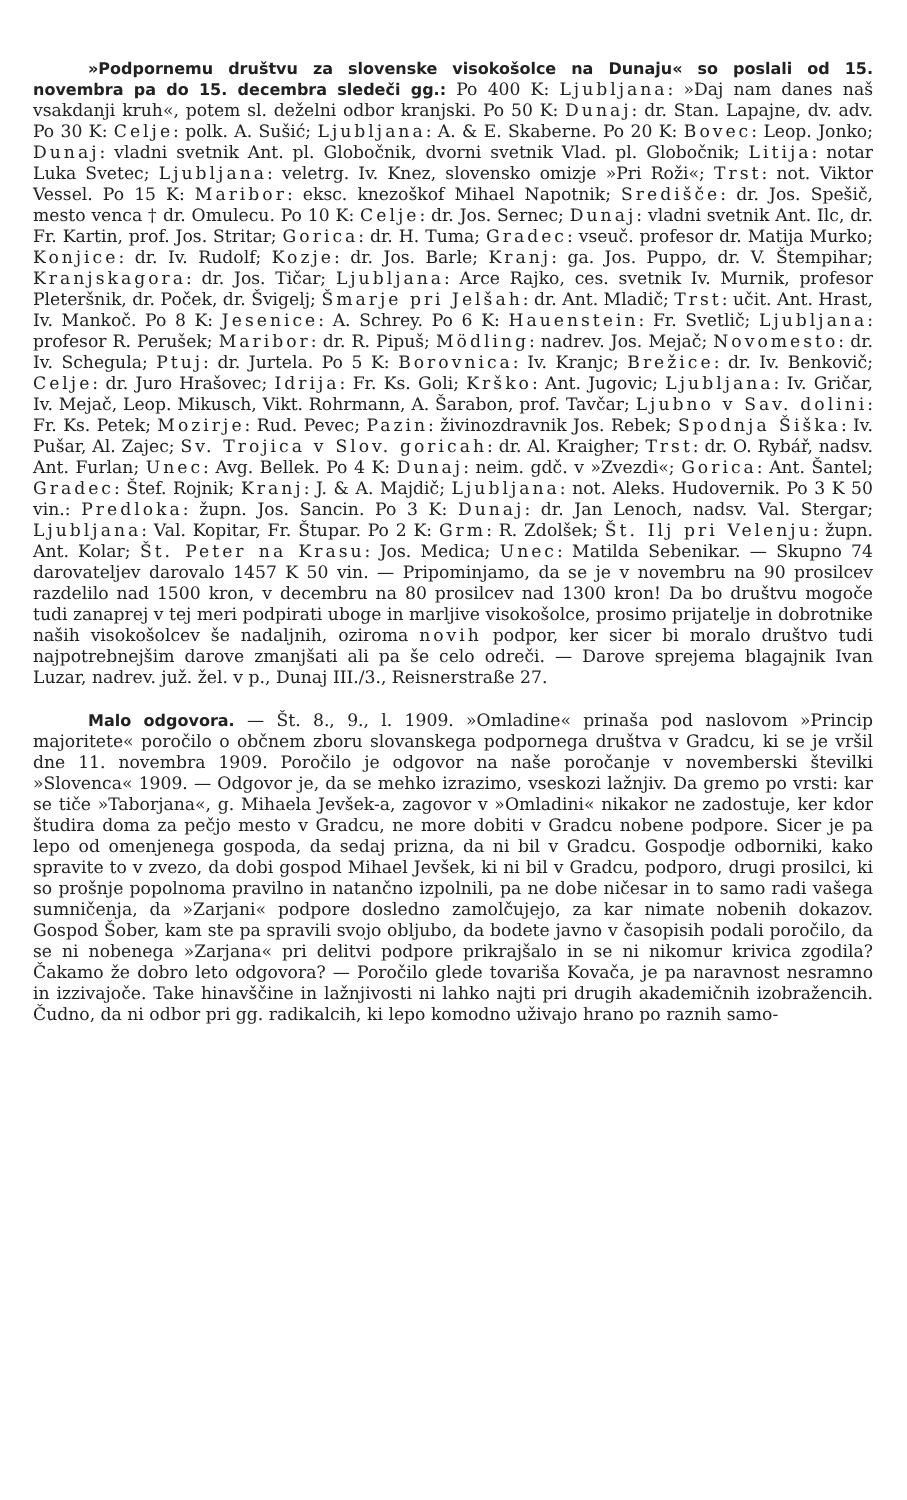»Podpornemu društvu za slovenske visokošolce na Dunaju« so poslali od 15. novembra pa do 15. decembra sledeči gg.: Po 400 K: Ljubljana: »Daj nam danes naš vsakdanji kruh«, potem sl. deželni odbor kranjski. Po 50 K: Dunaj: dr. Stan. Lapajne, dv. adv. Po 30 K: Celje: polk. A. Sušić; Ljubljana: A. & E. Skaberne. Po 20 K: Bovec: Leop. Jonko; Dunaj: vladni svetnik Ant. pl. Globočnik, dvorni svetnik Vlad. pl. Globočnik; Litija: notar Luka Svetec; Ljubljana: veletrg. Iv. Knez, slovensko omizje »Pri Roži«; Trst: not. Viktor Vessel. Po 15 K: Maribor: eksc. knezoškof Mihael Napotnik; Središče: dr. Jos. Spešič, mesto venca † dr. Omulecu. Po 10 K: Celje: dr. Jos. Sernec; Dunaj: vladni svetnik Ant. Ilc, dr. Fr. Kartin, prof. Jos. Stritar; Gorica: dr. H. Tuma; Gradec: vseuč. profesor dr. Matija Murko; Konjice: dr. Iv. Rudolf; Kozje: dr. Jos. Barle; Kranj: ga. Jos. Puppo, dr. V. Štempihar; Kranjskagora: dr. Jos. Tičar; Ljubljana: Arce Rajko, ces. svetnik Iv. Murnik, profesor Pleteršnik, dr. Poček, dr. Švigelj; Šmarje pri Jelšah: dr. Ant. Mladič; Trst: učit. Ant. Hrast, Iv. Mankoč. Po 8 K: Jesenice: A. Schrey. Po 6 K: Hauenstein: Fr. Svetlič; Ljubljana: profesor R. Perušek; Maribor: dr. R. Pipuš; Mödling: nadrev. Jos. Mejač; Novomesto: dr. Iv. Schegula; Ptuj: dr. Jurtela. Po 5 K: Borovnica: Iv. Kranjc; Brežice: dr. Iv. Benkovič; Celje: dr. Juro Hrašovec; Idrija: Fr. Ks. Goli; Krško: Ant. Jugovic; Ljubljana: Iv. Gričar, Iv. Mejač, Leop. Mikusch, Vikt. Rohrmann, A. Šarabon, prof. Tavčar; Ljubno v Sav. dolini: Fr. Ks. Petek; Mozirje: Rud. Pevec; Pazin: živinozdravnik Jos. Rebek; Spodnja Šiška: Iv. Pušar, Al. Zajec; Sv. Trojica v Slov. goricah: dr. Al. Kraigher; Trst: dr. O. Rybář, nadsv. Ant. Furlan; Unec: Avg. Bellek. Po 4 K: Dunaj: neim. gdč. v »Zvezdi«; Gorica: Ant. Šantel; Gradec: Štef. Rojnik; Kranj: J. & A. Majdič; Ljubljana: not. Aleks. Hudovernik. Po 3 K 50 vin.: Predloka: župn. Jos. Sancin. Po 3 K: Dunaj: dr. Jan Lenoch, nadsv. Val. Stergar; Ljubljana: Val. Kopitar, Fr. Štupar. Po 2 K: Grm: R. Zdolšek; Št. Ilj pri Velenju: župn. Ant. Kolar; Št. Peter na Krasu: Jos. Medica; Unec: Matilda Sebenikar. — Skupno 74 darovateljev darovalo 1457 K 50 vin. — Pripominjamo, da se je v novembru na 90 prosilcev razdelilo nad 1500 kron, v decembru na 80 prosilcev nad 1300 kron! Da bo društvu mogoče tudi zanaprej v tej meri podpirati uboge in marljive visokošolce, prosimo prijatelje in dobrotnike naših visokošolcev še nadaljnih, oziroma novih podpor, ker sicer bi moralo društvo tudi najpotrebnejšim darove zmanjšati ali pa še celo odreči. — Darove sprejema blagajnik Ivan Luzar, nadrev. juž. žel. v p., Dunaj III./3., Reisnerstraße 27.
Malo odgovora. — Št. 8., 9., l. 1909. »Omladine« prinaša pod naslovom »Princip majoritete« poročilo o občnem zboru slovanskega podpornega društva v Gradcu, ki se je vršil dne 11. novembra 1909. Poročilo je odgovor na naše poročanje v novemberski številki »Slovenca« 1909. — Odgovor je, da se mehko izrazimo, vseskozi lažnjiv. Da gremo po vrsti: kar se tiče »Taborjana«, g. Mihaela Jevšek-a, zagovor v »Omladini« nikakor ne zadostuje, ker kdor študira doma za pečjo mesto v Gradcu, ne more dobiti v Gradcu nobene podpore. Sicer je pa lepo od omenjenega gospoda, da sedaj prizna, da ni bil v Gradcu. Gospodje odborniki, kako spravite to v zvezo, da dobi gospod Mihael Jevšek, ki ni bil v Gradcu, podporo, drugi prosilci, ki so prošnje popolnoma pravilno in natančno izpolnili, pa ne dobe ničesar in to samo radi vašega sumničenja, da »Zarjani« podpore dosledno zamolčujejo, za kar nimate nobenih dokazov. Gospod Šober, kam ste pa spravili svojo obljubo, da bodete javno v časopisih podali poročilo, da se ni nobenega »Zarjana« pri delitvi podpore prikrajšalo in se ni nikomur krivica zgodila? Čakamo že dobro leto odgovora? — Poročilo glede tovariša Kovača, je pa naravnost nesramno in izzivajoče. Take hinavščine in lažnjivosti ni lahko najti pri drugih akademičnih izobražencih. Čudno, da ni odbor pri gg. radikalcih, ki lepo komodno uživajo hrano po raznih samo-